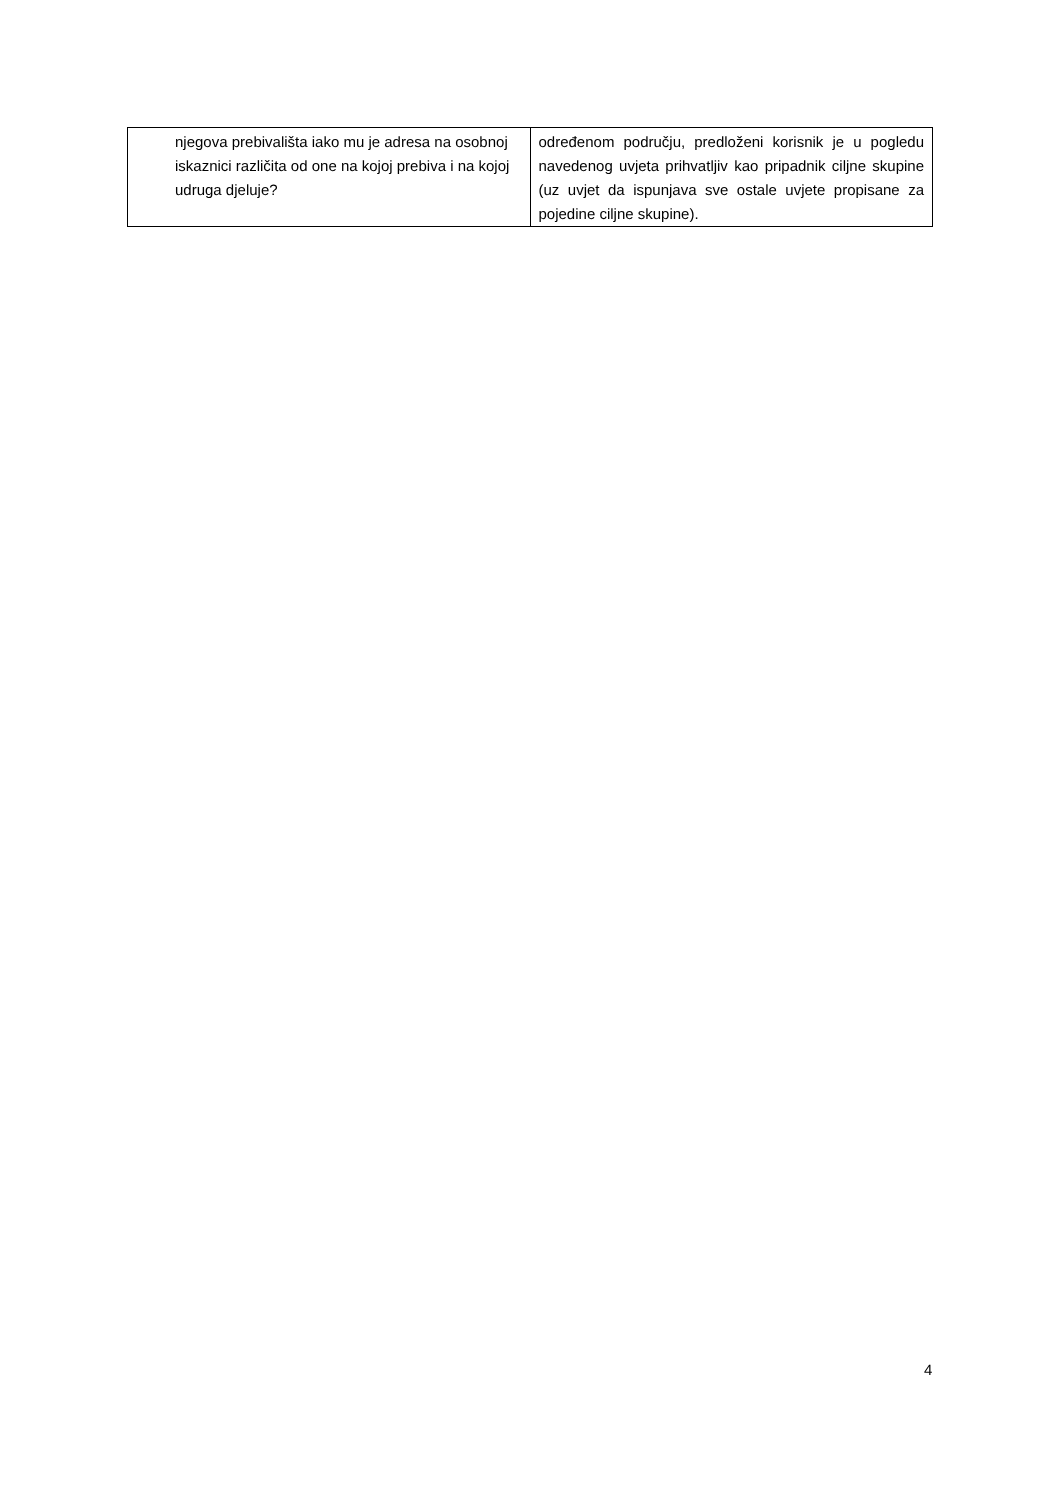| njegova prebivališta iako mu je adresa na osobnoj iskaznici različita od one na kojoj prebiva i na kojoj udruga djeluje? | određenom području, predloženi korisnik je u pogledu navedenog uvjeta prihvatljiv kao pripadnik ciljne skupine (uz uvjet da ispunjava sve ostale uvjete propisane za pojedine ciljne skupine). |
4